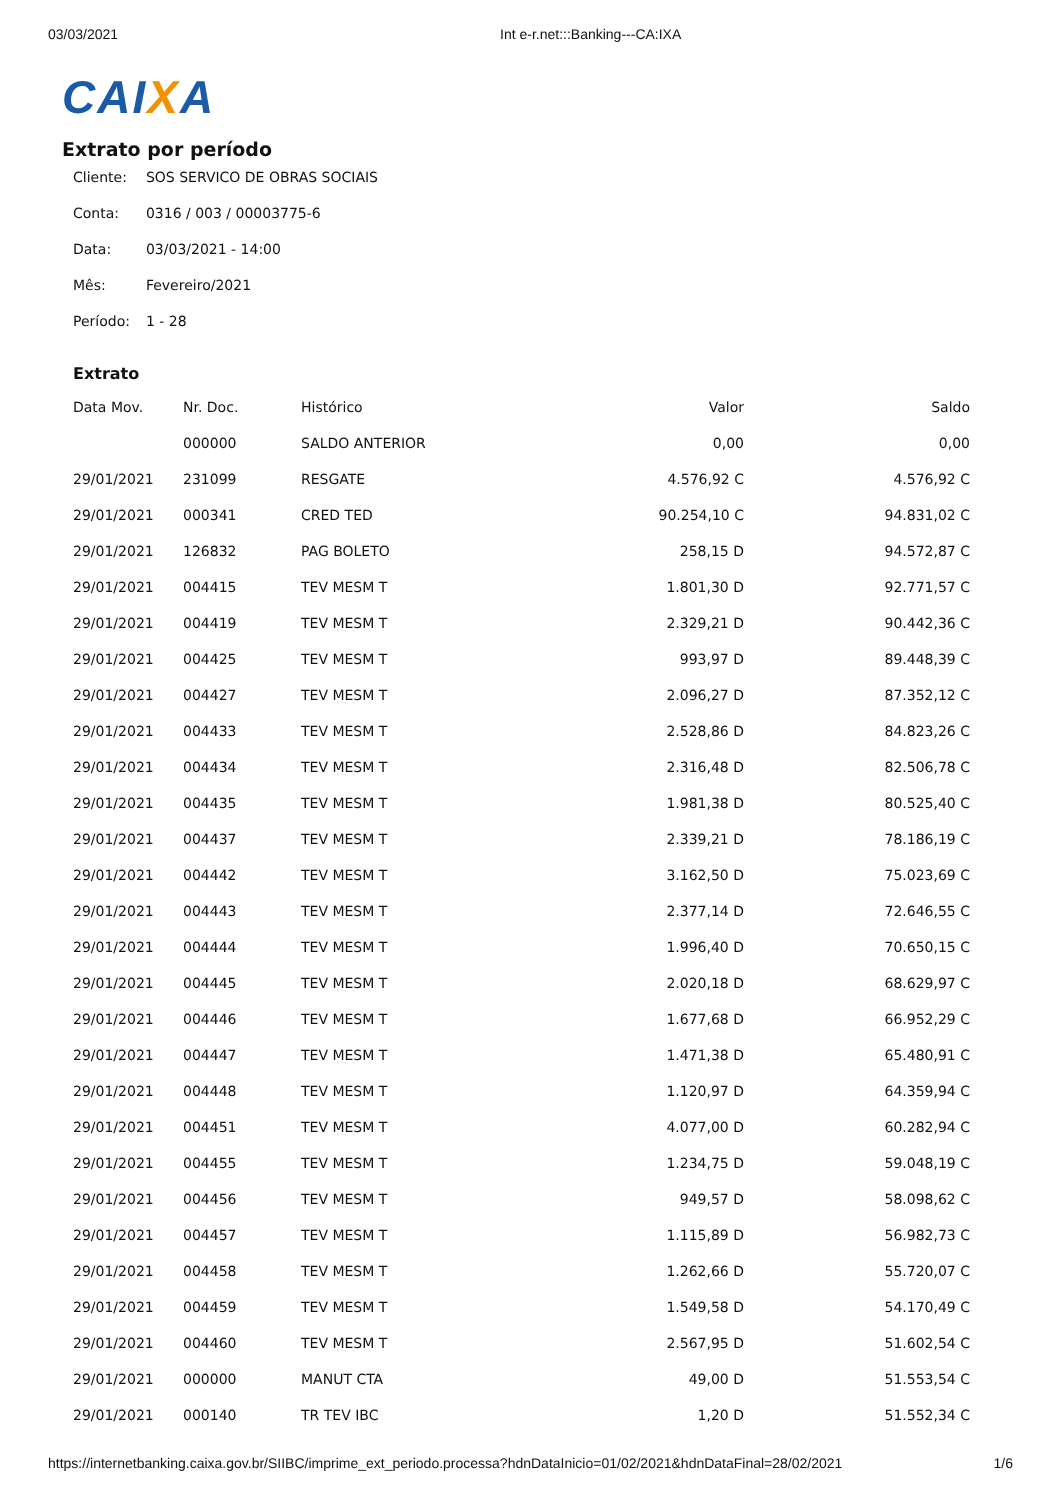03/03/2021 Int e-r.net:::Banking---CA:IXA
CAIXA
Extrato por período
| Cliente: | SOS SERVICO DE OBRAS SOCIAIS |
| Conta: | 0316 / 003 / 00003775-6 |
| Data: | 03/03/2021 - 14:00 |
| Mês: | Fevereiro/2021 |
| Período: | 1 - 28 |
Extrato
| Data Mov. | Nr. Doc. | Histórico | Valor | Saldo |
| --- | --- | --- | --- | --- |
| | 000000 | SALDO ANTERIOR | 0,00 | 0,00 |
| 29/01/2021 | 231099 | RESGATE | 4.576,92 C | 4.576,92 C |
| 29/01/2021 | 000341 | CRED TED | 90.254,10 C | 94.831,02 C |
| 29/01/2021 | 126832 | PAG BOLETO | 258,15 D | 94.572,87 C |
| 29/01/2021 | 004415 | TEV MESM T | 1.801,30 D | 92.771,57 C |
| 29/01/2021 | 004419 | TEV MESM T | 2.329,21 D | 90.442,36 C |
| 29/01/2021 | 004425 | TEV MESM T | 993,97 D | 89.448,39 C |
| 29/01/2021 | 004427 | TEV MESM T | 2.096,27 D | 87.352,12 C |
| 29/01/2021 | 004433 | TEV MESM T | 2.528,86 D | 84.823,26 C |
| 29/01/2021 | 004434 | TEV MESM T | 2.316,48 D | 82.506,78 C |
| 29/01/2021 | 004435 | TEV MESM T | 1.981,38 D | 80.525,40 C |
| 29/01/2021 | 004437 | TEV MESM T | 2.339,21 D | 78.186,19 C |
| 29/01/2021 | 004442 | TEV MESM T | 3.162,50 D | 75.023,69 C |
| 29/01/2021 | 004443 | TEV MESM T | 2.377,14 D | 72.646,55 C |
| 29/01/2021 | 004444 | TEV MESM T | 1.996,40 D | 70.650,15 C |
| 29/01/2021 | 004445 | TEV MESM T | 2.020,18 D | 68.629,97 C |
| 29/01/2021 | 004446 | TEV MESM T | 1.677,68 D | 66.952,29 C |
| 29/01/2021 | 004447 | TEV MESM T | 1.471,38 D | 65.480,91 C |
| 29/01/2021 | 004448 | TEV MESM T | 1.120,97 D | 64.359,94 C |
| 29/01/2021 | 004451 | TEV MESM T | 4.077,00 D | 60.282,94 C |
| 29/01/2021 | 004455 | TEV MESM T | 1.234,75 D | 59.048,19 C |
| 29/01/2021 | 004456 | TEV MESM T | 949,57 D | 58.098,62 C |
| 29/01/2021 | 004457 | TEV MESM T | 1.115,89 D | 56.982,73 C |
| 29/01/2021 | 004458 | TEV MESM T | 1.262,66 D | 55.720,07 C |
| 29/01/2021 | 004459 | TEV MESM T | 1.549,58 D | 54.170,49 C |
| 29/01/2021 | 004460 | TEV MESM T | 2.567,95 D | 51.602,54 C |
| 29/01/2021 | 000000 | MANUT CTA | 49,00 D | 51.553,54 C |
| 29/01/2021 | 000140 | TR TEV IBC | 1,20 D | 51.552,34 C |
https://internetbanking.caixa.gov.br/SIIBC/imprime_ext_periodo.processa?hdnDataInicio=01/02/2021&hdnDataFinal=28/02/2021 1/6